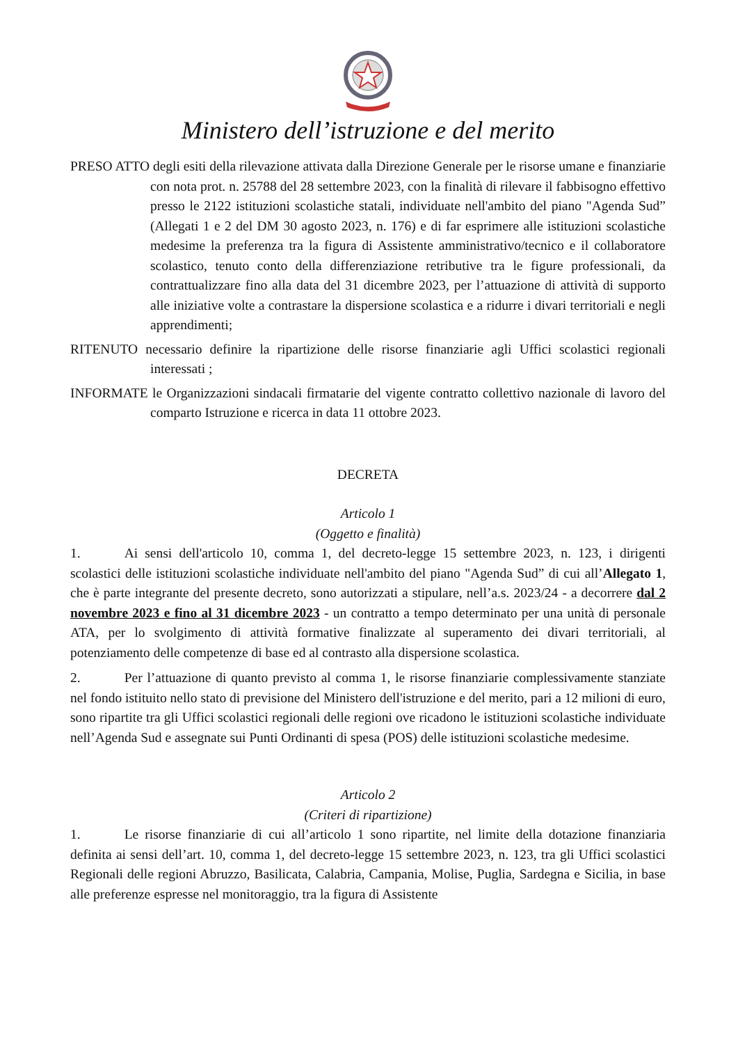Ministero dell’istruzione e del merito
PRESO ATTO degli esiti della rilevazione attivata dalla Direzione Generale per le risorse umane e finanziarie con nota prot. n. 25788 del 28 settembre 2023, con la finalità di rilevare il fabbisogno effettivo presso le 2122 istituzioni scolastiche statali, individuate nell'ambito del piano "Agenda Sud” (Allegati 1 e 2 del DM 30 agosto 2023, n. 176) e di far esprimere alle istituzioni scolastiche medesime la preferenza tra la figura di Assistente amministrativo/tecnico e il collaboratore scolastico, tenuto conto della differenziazione retributive tra le figure professionali, da contrattualizzare fino alla data del 31 dicembre 2023, per l’attuazione di attività di supporto alle iniziative volte a contrastare la dispersione scolastica e a ridurre i divari territoriali e negli apprendimenti;
RITENUTO necessario definire la ripartizione delle risorse finanziarie agli Uffici scolastici regionali interessati ;
INFORMATE le Organizzazioni sindacali firmatarie del vigente contratto collettivo nazionale di lavoro del comparto Istruzione e ricerca in data 11 ottobre 2023.
DECRETA
Articolo 1
(Oggetto e finalità)
1. Ai sensi dell'articolo 10, comma 1, del decreto-legge 15 settembre 2023, n. 123, i dirigenti scolastici delle istituzioni scolastiche individuate nell'ambito del piano "Agenda Sud” di cui all’Allegato 1, che è parte integrante del presente decreto, sono autorizzati a stipulare, nell’a.s. 2023/24 - a decorrere dal 2 novembre 2023 e fino al 31 dicembre 2023 - un contratto a tempo determinato per una unità di personale ATA, per lo svolgimento di attività formative finalizzate al superamento dei divari territoriali, al potenziamento delle competenze di base ed al contrasto alla dispersione scolastica.
2. Per l’attuazione di quanto previsto al comma 1, le risorse finanziarie complessivamente stanziate nel fondo istituito nello stato di previsione del Ministero dell'istruzione e del merito, pari a 12 milioni di euro, sono ripartite tra gli Uffici scolastici regionali delle regioni ove ricadono le istituzioni scolastiche individuate nell’Agenda Sud e assegnate sui Punti Ordinanti di spesa (POS) delle istituzioni scolastiche medesime.
Articolo 2
(Criteri di ripartizione)
1. Le risorse finanziarie di cui all’articolo 1 sono ripartite, nel limite della dotazione finanziaria definita ai sensi dell’art. 10, comma 1, del decreto-legge 15 settembre 2023, n. 123, tra gli Uffici scolastici Regionali delle regioni Abruzzo, Basilicata, Calabria, Campania, Molise, Puglia, Sardegna e Sicilia, in base alle preferenze espresse nel monitoraggio, tra la figura di Assistente